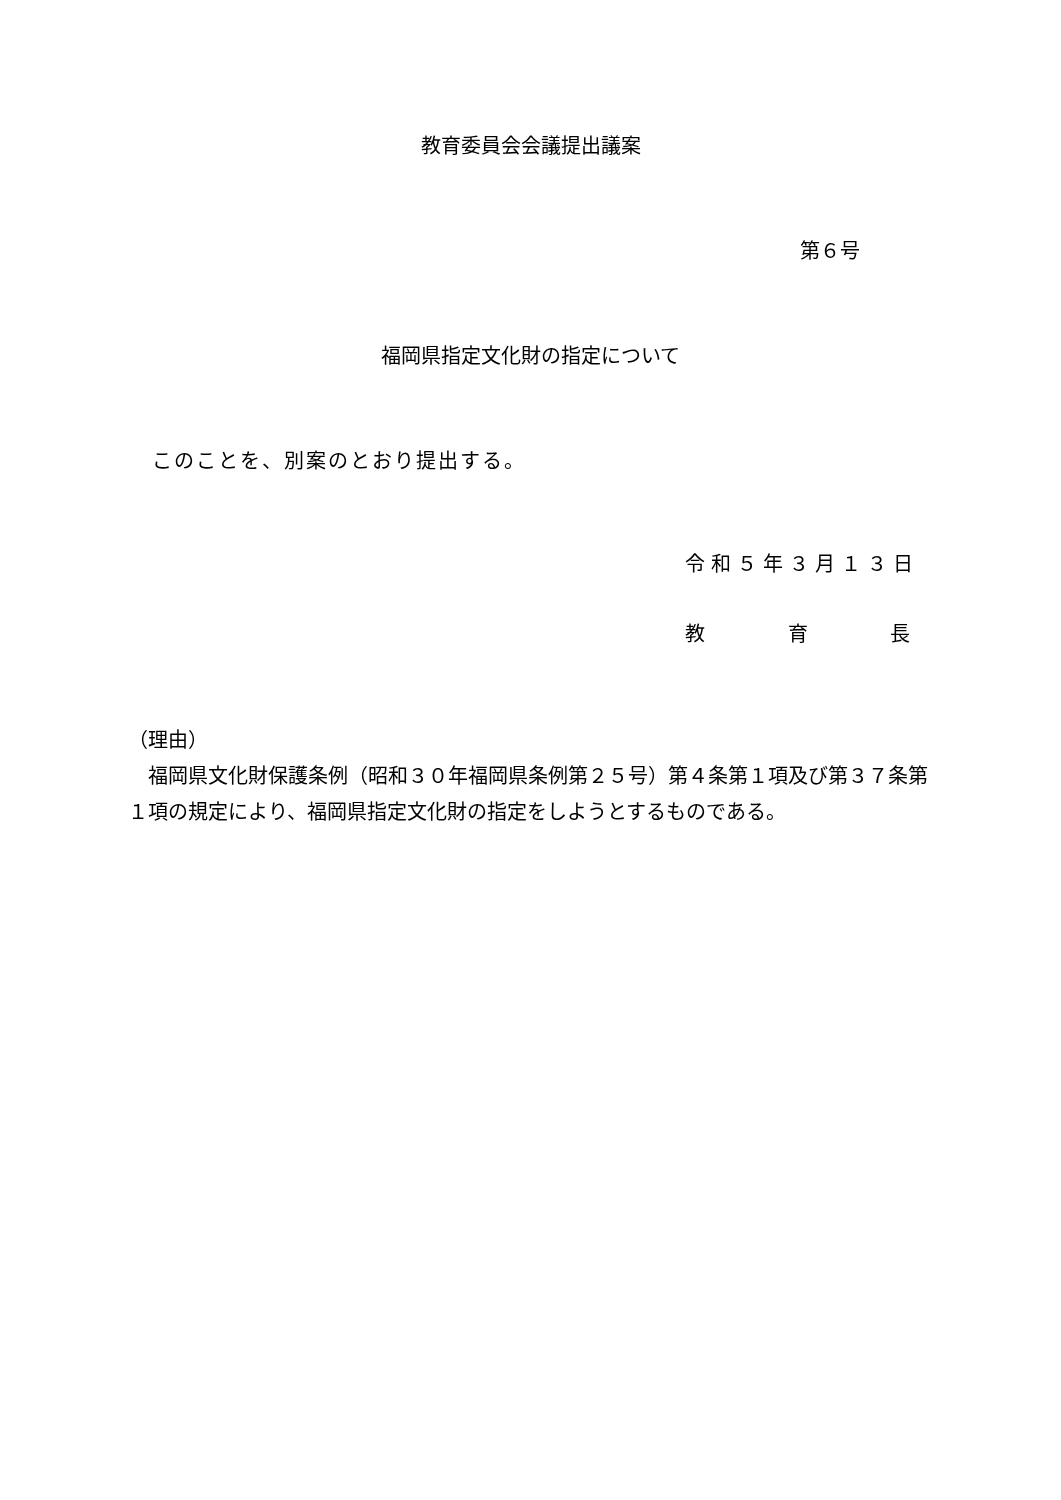教育委員会会議提出議案
第６号
福岡県指定文化財の指定について
このことを、別案のとおり提出する。
令和５年３月１３日
教 育 長
（理由）
　福岡県文化財保護条例（昭和３０年福岡県条例第２５号）第４条第１項及び第３７条第１項の規定により、福岡県指定文化財の指定をしようとするものである。